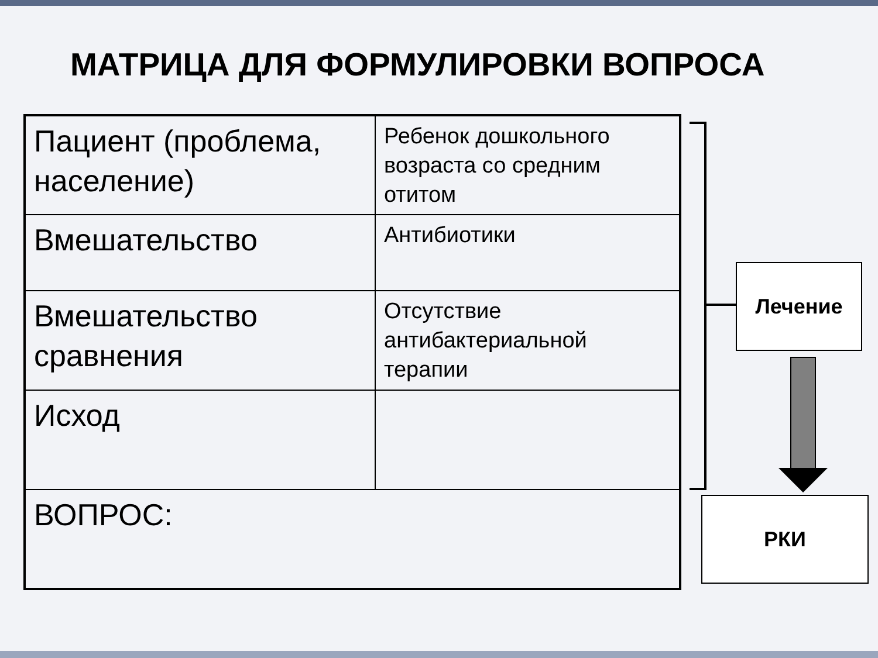МАТРИЦА ДЛЯ ФОРМУЛИРОВКИ ВОПРОСА
| Пациент (проблема, население) | Ребенок дошкольного возраста со средним отитом |
| Вмешательство | Антибиотики |
| Вмешательство сравнения | Отсутствие антибактериальной терапии |
| Исход | |
| ВОПРОС: | |
Лечение
РКИ